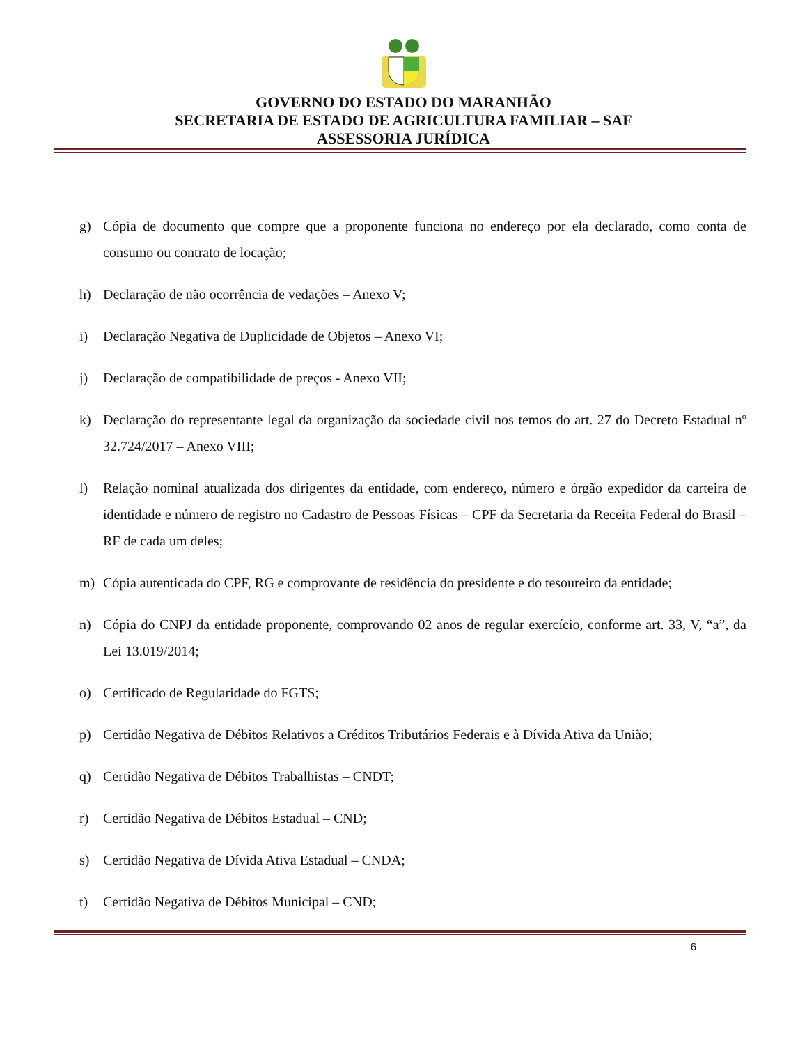GOVERNO DO ESTADO DO MARANHÃO
SECRETARIA DE ESTADO DE AGRICULTURA FAMILIAR – SAF
ASSESSORIA JURÍDICA
g) Cópia de documento que compre que a proponente funciona no endereço por ela declarado, como conta de consumo ou contrato de locação;
h) Declaração de não ocorrência de vedações – Anexo V;
i) Declaração Negativa de Duplicidade de Objetos – Anexo VI;
j) Declaração de compatibilidade de preços - Anexo VII;
k) Declaração do representante legal da organização da sociedade civil nos temos do art. 27 do Decreto Estadual nº 32.724/2017 – Anexo VIII;
l) Relação nominal atualizada dos dirigentes da entidade, com endereço, número e órgão expedidor da carteira de identidade e número de registro no Cadastro de Pessoas Físicas – CPF da Secretaria da Receita Federal do Brasil – RF de cada um deles;
m) Cópia autenticada do CPF, RG e comprovante de residência do presidente e do tesoureiro da entidade;
n) Cópia do CNPJ da entidade proponente, comprovando 02 anos de regular exercício, conforme art. 33, V, “a”, da Lei 13.019/2014;
o) Certificado de Regularidade do FGTS;
p) Certidão Negativa de Débitos Relativos a Créditos Tributários Federais e à Dívida Ativa da União;
q) Certidão Negativa de Débitos Trabalhistas – CNDT;
r) Certidão Negativa de Débitos Estadual – CND;
s) Certidão Negativa de Dívida Ativa Estadual – CNDA;
t) Certidão Negativa de Débitos Municipal – CND;
6